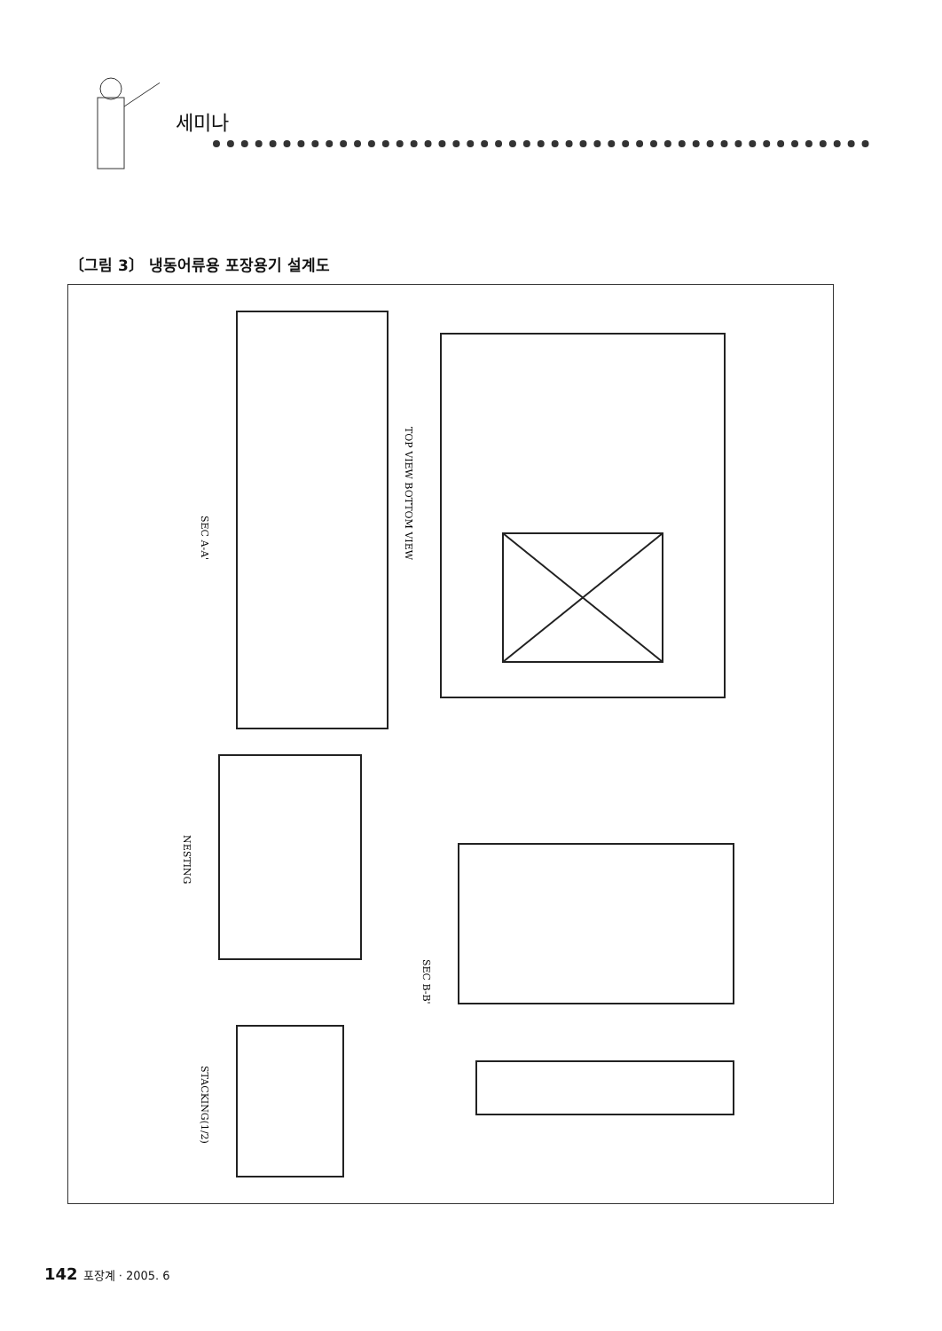세미나
〔그림 3〕 냉동어류용 포장용기 설계도
SEC A-A'
TOP VIEW BOTTOM VIEW
NESTING
SEC B-B'
STACKING(1/2)
142 포장계 · 2005. 6